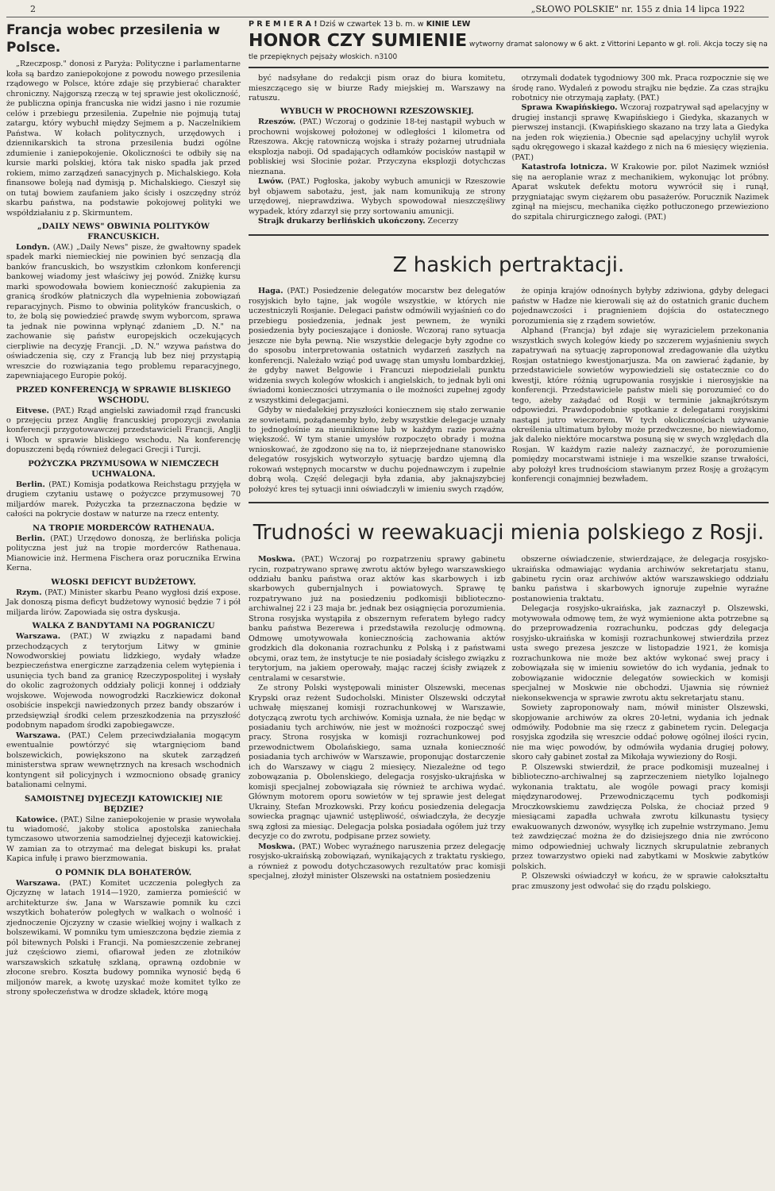2 „SŁOWO POLSKIE" nr. 155 z dnia 14 lipca 1922
Francja wobec przesilenia w Polsce.
„Rzeczposp." donosi z Paryża: Polityczne i parlamentarne koła są bardzo zaniepokojone z powodu nowego przesilenia rządowego w Polsce, które zdaje się przybierać charakter chroniczny. Najgorszą rzeczą w tej sprawie jest okoliczność, że publiczna opinja francuska nie widzi jasno i nie rozumie celów i przebiegu przesilenia. Zupełnie nie pojmują tutaj zatargu, który wybuchł między Sejmem a p. Naczelnikiem Państwa. W kołach politycznych, urzędowych i dziennikarskich ta strona przesilenia budzi ogólne zdumienie i zaniepokojenie. Okoliczności te odbiły się na kursie marki polskiej, która tak nisko spadła jak przed rokiem, mimo zarządzeń sanacyjnych p. Michalskiego. Koła finansowe boleją nad dymisją p. Michalskiego. Cieszył się on tutaj bowiem zaufaniem jako ścisły i oszczędny stróż skarbu państwa, na podstawie pokojowej polityki we współdziałaniu z p. Skirmuntem.
„DAILY NEWS" OBWINIA POLITYKÓW FRANCUSKICH.
Londyn. (AW.) „Daily News" pisze, że gwałtowny spadek spadek marki niemieckiej nie powinien być senzacją dla banków francuskich, bo wszystkim członkom konferencji bankowej wiadomy jest właściwy jej powód. Zniżkę kursu marki spowodowała bowiem konieczność zakupienia za granicą środków płatniczych dla wypełnienia zobowiązań reparacyjnych. Pismo to obwinia polityków francuskich, o to, że bolą się powiedzieć prawdę swym wyborcom, sprawa ta jednak nie powinna wpłynąć zdaniem „D. N." na zachowanie się państw europejskich oczekujących cierpliwie na decyzję Francji. „D. N." wzywa państwa do oświadczenia się, czy z Francją lub bez niej przystąpią wreszcie do rozwiązania tego problemu reparacyjnego, zapewniającego Europie pokój.
PRZED KONFERENCJĄ W SPRAWIE BLISKIEGO WSCHODU.
Eitvese. (PAT.) Rząd angielski zawiadomił rząd francuski o przejęciu przez Anglię francuskiej propozycji zwołania konferencji przygotowawczej przedstawicieli Francji, Anglji i Włoch w sprawie bliskiego wschodu. Na konferencję dopuszczeni będą również delegaci Grecji i Turcji.
POŻYCZKA PRZYMUSOWA W NIEMCZECH UCHWALONA.
Berlin. (PAT.) Komisja podatkowa Reichstagu przyjęła w drugiem czytaniu ustawę o pożyczce przymusowej 70 miljardów marek. Pożyczka ta przeznaczona będzie w całości na pokrycie dostaw w naturze na rzecz ententy.
NA TROPIE MORDERCÓW RATHENAUA.
Berlin. (PAT.) Urzędowo donoszą, że berlińska policja polityczna jest już na tropie morderców Rathenaua. Mianowicie inż. Hermena Fischera oraz porucznika Erwina Kerna.
WŁOSKI DEFICYT BUDŻETOWY.
Rzym. (PAT.) Minister skarbu Peano wygłosi dziś expose. Jak donoszą pisma deficyt budżetowy wynosić będzie 7 i pół miljarda lirów. Zapowiada się ostra dyskusja.
WALKA Z BANDYTAMI NA POGRANICZU
Warszawa. (PAT.) W związku z napadami band przechodzących z terytorjum Litwy w gminie Nowodworskiej powiatu lidzkiego, wydały władze bezpieczeństwa energiczne zarządzenia celem wytępienia i usunięcia tych band za granicę Rzeczypospolitej i wysłały do okolic zagrożonych oddziały policji konnej i oddziały wojskowe. Wojewoda nowogrodzki Raczkiewicz dokonał osobiście inspekcji nawiedzonych przez bandy obszarów i przedsięwziął środki celem przeszkodzenia na przyszłość podobnym napadom środki zapobiegawcze.
Warszawa. (PAT.) Celem przeciwdziałania mogącym ewentualnie powtórzyć się wtargnięciom band bolszewickich, powiększono na skutek zarządzeń ministerstwa spraw wewnętrznych na kresach wschodnich kontyngent sił policyjnych i wzmocniono obsadę granicy batalionami celnymi.
SAMOISTNEJ DYJECEZJI KATOWICKIEJ NIE BĘDZIE?
Katowice. (PAT.) Silne zaniepokojenie w prasie wywołała tu wiadomość, jakoby stolica apostolska zaniechała tymczasowo utworzenia samodzielnej dyjecezji katowickiej. W zamian za to otrzymać ma delegat biskupi ks. prałat Kapica infułę i prawo bierzmowania.
O POMNIK DLA BOHATERÓW.
Warszawa. (PAT.) Komitet uczczenia poległych za Ojczyznę w latach 1914—1920, zamierza pomieścić w architekturze św. Jana w Warszawie pomnik ku czci wszytkich bohaterów poległych w walkach o wolność i zjednoczenie Ojczyzny w czasie wielkiej wojny i walkach z bolszewikami. W pomniku tym umieszczona będzie ziemia z pól bitewnych Polski i Francji. Na pomieszczenie zebranej już częściowo ziemi, ofiarował jeden ze złotników warszawskich szkatułę szklaną, oprawną ozdobnie w złocone srebro. Koszta budowy pomnika wynosić będą 6 miljonów marek, a kwotę uzyskać może komitet tylko ze strony społeczeństwa w drodze składek, które mogą
P R E M I E R A ! Dziś w czwartek 13 b. m. w KINIE LEW
HONOR CZY SUMIENIE wytworny dramat salonowy w 6 akt. z Vittorini Lepanto w gł. roli. Akcja toczy się na tle przepięknych pejsaży włoskich. n3100
być nadsyłane do redakcji pism oraz do biura komitetu, mieszczącego się w biurze Rady miejskiej m. Warszawy na ratuszu.
WYBUCH W PROCHOWNI RZESZOWSKIEJ.
Rzeszów. (PAT.) Wczoraj o godzinie 18-tej nastąpił wybuch w prochowni wojskowej położonej w odległości 1 kilometra od Rzeszowa. Akcję ratowniczą wojska i straży pożarnej utrudniała eksplozja naboji. Od spadających odłamków pocisków nastąpił w pobliskiej wsi Słocinie pożar. Przyczyna eksplozji dotychczas nieznana.
Lwów. (PAT.) Pogłoska, jakoby wybuch amunicji w Rzeszowie był objawem sabotażu, jest, jak nam komunikują ze strony urzędowej, nieprawdziwa. Wybych spowodował nieszczęśliwy wypadek, który zdarzył się przy sortowaniu amunicji.
Strajk drukarzy berlińskich ukończony. Zecerzy
otrzymali dodatek tygodniowy 300 mk. Praca rozpocznie się we środę rano. Wydaleń z powodu strajku nie będzie. Za czas strajku robotnicy nie otrzymają zapłaty. (PAT.)
Sprawa Kwapińskiego. Wczoraj rozpatrywał sąd apelacyjny w drugiej instancji sprawę Kwapińskiego i Giedyka, skazanych w pierwszej instancji. (Kwapińskiego skazano na trzy lata a Giedyka na jeden rok więzienia.) Obecnie sąd apelacyjny uchylił wyrok sądu okręgowego i skazał każdego z nich na 6 miesięcy więzienia. (PAT.)
Katastrofa lotnicza. W Krakowie por. pilot Nazimek wzniósł się na aeroplanie wraz z mechanikiem, wykonując lot próbny. Aparat wskutek defektu motoru wywrócił się i runął, przygniatając swym ciężarem obu pasażerów. Porucznik Nazimek zginął na miejscu, mechanika ciężko potłuczonego przewieziono do szpitala chirurgicznego załogi. (PAT.)
Z haskich pertraktacji.
Haga. (PAT.) Posiedzenie delegatów mocarstw bez delegatów rosyjskich było tajne, jak wogóle wszystkie, w których nie uczestniczyli Rosjanie. Delegaci państw odmówili wyjaśnień co do przebiegu posiedzenia, jednak jest pewnem, że wyniki posiedzenia były pocieszające i doniosłe. Wczoraj rano sytuacja jeszcze nie była pewną. Nie wszystkie delegacje były zgodne co do sposobu interpretowania ostatnich wydarzeń zaszłych na konferencji. Należało wziąć pod uwagę stan umysłu lombardzkiej, że gdyby nawet Belgowie i Francuzi niepodzielali punktu widzenia swych kolegów włoskich i angielskich, to jednak byli oni świadomi konieczności utrzymania o ile możności zupełnej zgody z wszystkimi delegacjami.
Gdyby w niedalekiej przyszłości koniecznem się stało zerwanie ze sowietami, pożądanemby było, żeby wszystkie delegacje uznały to jednogłośnie za nieuniknione lub w każdym razie poważna większość. W tym stanie umysłów rozpoczęto obrady i można wnioskować, że zgodzono się na to, iż nieprzejednane stanowisko delegatów rosyjskich wytworzyło sytuację bardzo ujemną dla rokowań wstępnych mocarstw w duchu pojednawczym i zupełnie dobrą wolą. Część delegacji była zdania, aby jaknajszybciej położyć kres tej sytuacji inni oświadczyli w imieniu swych rządów,
że opinja krajów odnośnych byłyby zdziwiona, gdyby delegaci państw w Hadze nie kierowali się aż do ostatnich granic duchem pojednawczości i pragnieniem dojścia do ostatecznego porozumienia się z rządem sowietów.
Alphand (Francja) był zdaje się wyrazicielem przekonania wszystkich swych kolegów kiedy po szczerem wyjaśnieniu swych zapatrywań na sytuację zaproponował zredagowanie dla użytku Rosjan ostatniego kwestjonarjusza. Ma on zawierać żądanie, by przedstawiciele sowietów wypowiedzieli się ostatecznie co do kwestji, które różnią ugrupowania rosyjskie i nierosyjskie na konferencji. Przedstawiciele państw mieli się porozumieć co do tego, ażeby zażądać od Rosji w terminie jaknajkrótszym odpowiedzi. Prawdopodobnie spotkanie z delegatami rosyjskimi nastąpi jutro wieczorem. W tych okolicznościach używanie określenia ultimatum byłoby może przedwczesne, bo niewiadomo, jak daleko niektóre mocarstwa posuną się w swych względach dla Rosjan. W każdym razie należy zaznaczyć, że porozumienie pomiędzy mocarstwami istnieje i ma wszelkie szanse trwałości, aby położył kres trudnościom stawianym przez Rosję a grożącym konferencji conajmniej bezwładem.
Trudności w reewakuacji mienia polskiego z Rosji.
Moskwa. (PAT.) Wczoraj po rozpatrzeniu sprawy gabinetu rycin, rozpatrywano sprawę zwrotu aktów byłego warszawskiego oddziału banku państwa oraz aktów kas skarbowych i izb skarbowych gubernjalnych i powiatowych. Sprawę tę rozpatrywano już na posiedzeniu podkomisji biblioteczno-archiwalnej 22 i 23 maja br. jednak bez osiągnięcia porozumienia. Strona rosyjska wystąpiła z obszernym referatem byłego radcy banku państwa Bezerewa i przedstawiła rezolucję odmowną. Odmowę umotywowała koniecznością zachowania aktów grodzkich dla dokonania rozrachunku z Polską i z państwami obcymi, oraz tem, że instytucje te nie posiadały ścisłego związku z terytorjum, na jakiem operowały, mając raczej ścisły związek z centralami w cesarstwie.
Ze strony Polski występowali minister Olszewski, mecenas Krypski oraz reżent Sudocholski. Minister Olszewski odczytał uchwałę mięszanej komisji rozrachunkowej w Warszawie, dotyczącą zwrotu tych archiwów. Komisja uznała, że nie będąc w posiadaniu tych archiwów, nie jest w możności rozpocząć swej pracy. Strona rosyjska w komisji rozrachunkowej pod przewodnictwem Obolańskiego, sama uznała konieczność posiadania tych archiwów w Warszawie, proponując dostarczenie ich do Warszawy w ciągu 2 miesięcy. Niezależne od tego zobowązania p. Obolenskiego, delegacja rosyjsko-ukrajńska w komisji specjalnej zobowiązała się również te archiwa wydać. Głównym motorem oporu sowietów w tej sprawie jest delegat Ukrainy, Stefan Mrozkowski. Przy końcu posiedzenia delegacja sowiecka pragnąc ujawnić ustępliwość, oświadczyła, że decyzje swą zgłosi za miesiąc. Delegacja polska posiadała ogółem już trzy decyzje co do zwrotu, podpisane przez sowiety.
Moskwa. (PAT.) Wobec wyraźnego naruszenia przez delegację rosyjsko-ukraińską zobowiązań, wynikających z traktatu ryskiego, a również z powodu dotychczasowych rezultatów prac komisji specjalnej, złożył minister Olszewski na ostatniem posiedzeniu
obszerne oświadczenie, stwierdzające, że delegacja rosyjsko-ukraińska odmawiając wydania archiwów sekretarjatu stanu, gabinetu rycin oraz archiwów aktów warszawskiego oddziału banku państwa i skarbowych ignoruje zupełnie wyraźne postanowienia traktatu.
Delegacja rosyjsko-ukraińska, jak zaznaczył p. Olszewski, motywowała odmowę tem, że wyż wymienione akta potrzebne są do przeprowadzenia rozrachunku, podczas gdy delegacja rosyjsko-ukraińska w komisji rozrachunkowej stwierdziła przez usta swego prezesa jeszcze w listopadzie 1921, że komisja rozrachunkowa nie może bez aktów wykonać swej pracy i zobowiązała się w imieniu sowietów do ich wydania, jednak to zobowiązanie widocznie delegatów sowieckich w komisji specjalnej w Moskwie nie obchodzi. Ujawnia się również niekonsekwencja w sprawie zwrotu aktu sekretarjatu stanu.
Sowiety zaproponowały nam, mówił minister Olszewski, skopjowanie archiwów za okres 20-letni, wydania ich jednak odmówiły. Podobnie ma się rzecz z gabinetem rycin. Delegacja rosyjska zgodziła się wreszcie oddać połowę ogólnej ilości rycin, nie ma więc powodów, by odmówiła wydania drugiej połowy, skoro cały gabinet został za Mikołaja wywieziony do Rosji.
P. Olszewski stwierdził, że prace podkomisji muzealnej i biblioteczno-archiwalnej są zaprzeczeniem nietylko lojalnego wykonania traktatu, ale wogóle powagi pracy komisji międzynarodowej. Przewodniczącemu tych podkomisji Mroczkowskiemu zawdzięcza Polska, że chociaż przed 9 miesiącami zapadła uchwała zwrotu kilkunastu tysięcy ewakuowanych dzwonów, wysyłkę ich zupełnie wstrzymano. Jemu też zawdzięczać można że do dzisiejszego dnia nie zwrócono mimo odpowiedniej uchwały licznych skrupulatnie zebranych przez towarzystwo opieki nad zabytkami w Moskwie zabytków polskich.
P. Olszewski oświadczył w końcu, że w sprawie całokształtu prac zmuszony jest odwołać się do rządu polskiego.